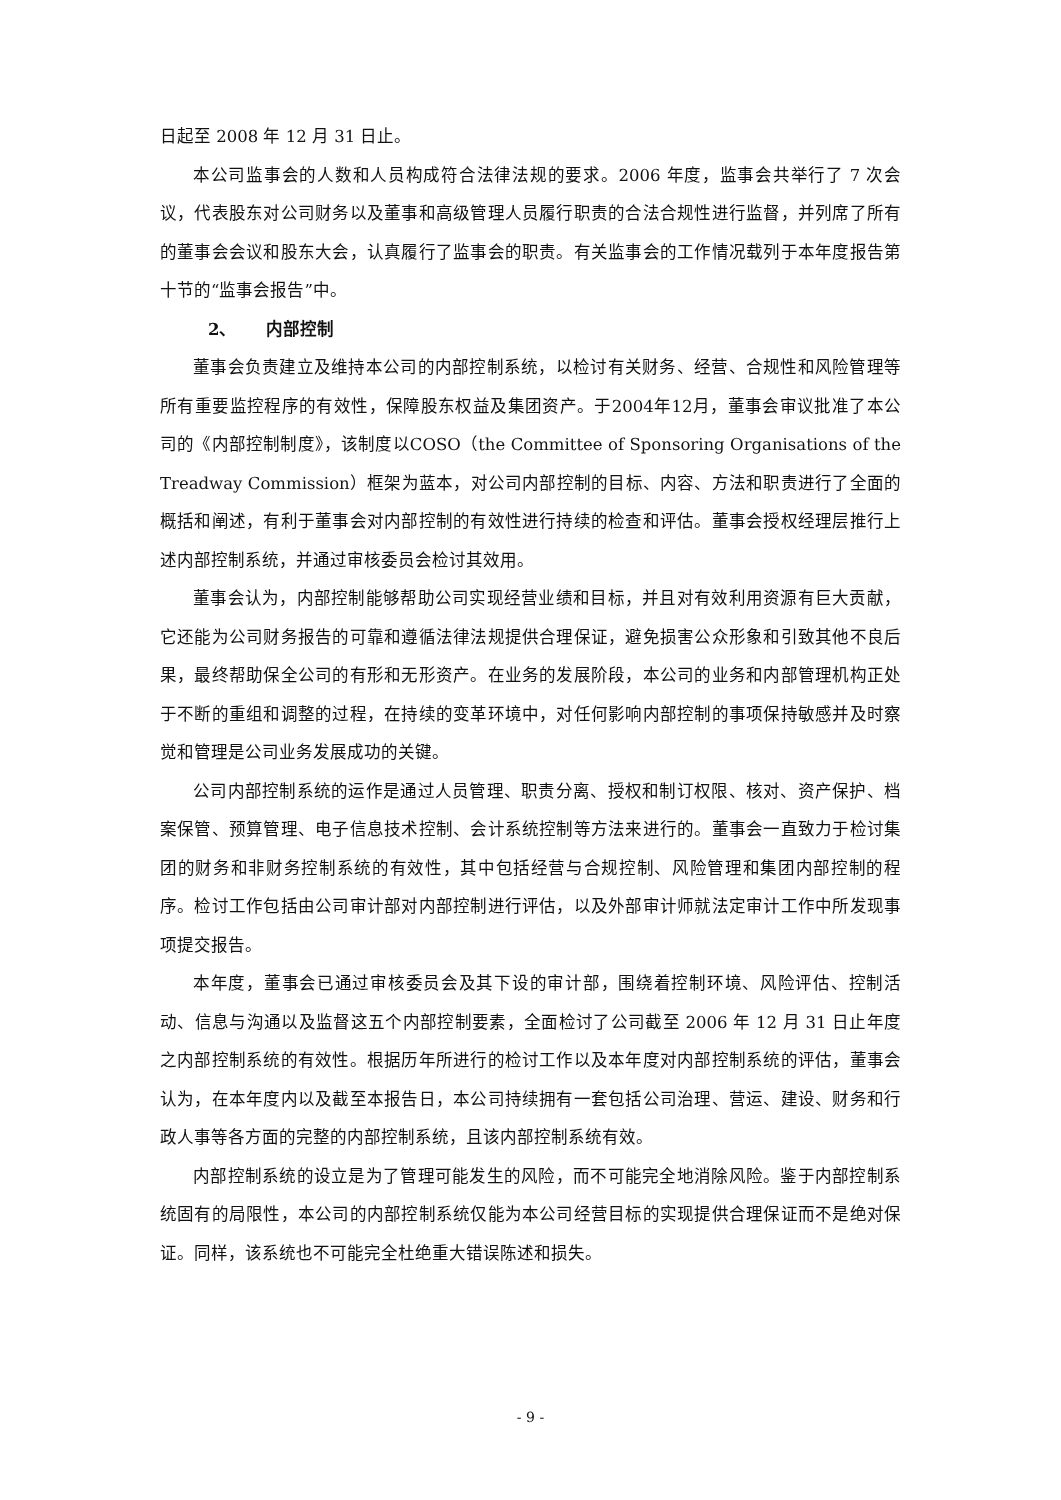日起至 2008 年 12 月 31 日止。
本公司监事会的人数和人员构成符合法律法规的要求。2006 年度，监事会共举行了 7 次会议，代表股东对公司财务以及董事和高级管理人员履行职责的合法合规性进行监督，并列席了所有的董事会会议和股东大会，认真履行了监事会的职责。有关监事会的工作情况载列于本年度报告第十节的“监事会报告”中。
2、 内部控制
董事会负责建立及维持本公司的内部控制系统，以检讨有关财务、经营、合规性和风险管理等所有重要监控程序的有效性，保障股东权益及集团资产。于2004年12月，董事会审议批准了本公司的《内部控制制度》，该制度以COSO（the Committee of Sponsoring Organisations of the Treadway Commission）框架为蓝本，对公司内部控制的目标、内容、方法和职责进行了全面的概括和阐述，有利于董事会对内部控制的有效性进行持续的检查和评估。董事会授权经理层推行上述内部控制系统，并通过审核委员会检讨其效用。
董事会认为，内部控制能够帮助公司实现经营业绩和目标，并且对有效利用资源有巨大贡献，它还能为公司财务报告的可靠和遵循法律法规提供合理保证，避免损害公众形象和引致其他不良后果，最终帮助保全公司的有形和无形资产。在业务的发展阶段，本公司的业务和内部管理机构正处于不断的重组和调整的过程，在持续的变革环境中，对任何影响内部控制的事项保持敏感并及时察觉和管理是公司业务发展成功的关键。
公司内部控制系统的运作是通过人员管理、职责分离、授权和制订权限、核对、资产保护、档案保管、预算管理、电子信息技术控制、会计系统控制等方法来进行的。董事会一直致力于检讨集团的财务和非财务控制系统的有效性，其中包括经营与合规控制、风险管理和集团内部控制的程序。检讨工作包括由公司审计部对内部控制进行评估，以及外部审计师就法定审计工作中所发现事项提交报告。
本年度，董事会已通过审核委员会及其下设的审计部，围绕着控制环境、风险评估、控制活动、信息与沟通以及监督这五个内部控制要素，全面检讨了公司截至 2006 年 12 月 31 日止年度之内部控制系统的有效性。根据历年所进行的检讨工作以及本年度对内部控制系统的评估，董事会认为，在本年度内以及截至本报告日，本公司持续拥有一套包括公司治理、营运、建设、财务和行政人事等各方面的完整的内部控制系统，且该内部控制系统有效。
内部控制系统的设立是为了管理可能发生的风险，而不可能完全地消除风险。鉴于内部控制系统固有的局限性，本公司的内部控制系统仅能为本公司经营目标的实现提供合理保证而不是绝对保证。同样，该系统也不可能完全杜绝重大错误陈述和损失。
- 9 -